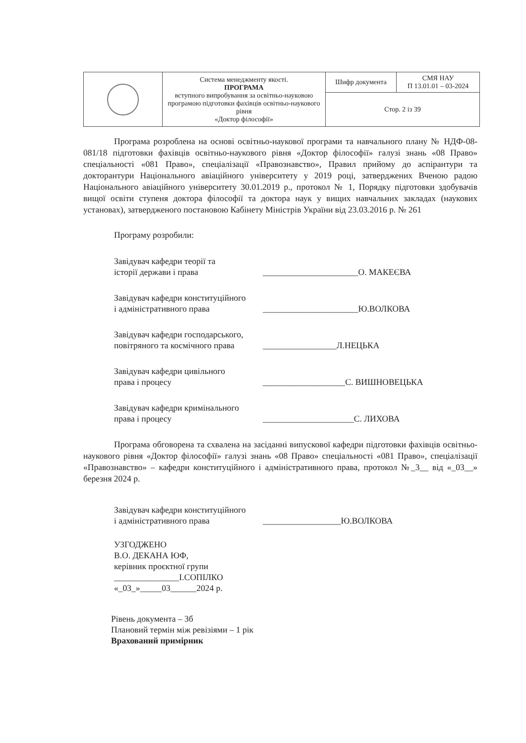| | Система менеджменту якості. ПРОГРАМА вступного випробування за освітньо-науковою програмою підготовки фахівців освітньо-наукового рівня «Доктор філософії» | Шифр документа | СМЯ НАУ П 13.01.01 – 03-2024 |
| | | Стор. 2 із 39 | |
Програма розроблена на основі освітньо-наукової програми та навчального плану № НДФ-08-081/18 підготовки фахівців освітньо-наукового рівня «Доктор філософії» галузі знань «08 Право» спеціальності «081 Право», спеціалізації «Правознавство», Правил прийому до аспірантури та докторантури Національного авіаційного університету у 2019 році, затверджених Вченою радою Національного авіаційного університету 30.01.2019 р., протокол № 1, Порядку підготовки здобувачів вищої освіти ступеня доктора філософії та доктора наук у вищих навчальних закладах (наукових установах), затвердженого постановою Кабінету Міністрів України від 23.03.2016 р. № 261
Програму розробили:
Завідувач кафедри теорії та
історії держави і права
______________________О. МАКЕЄВА
Завідувач кафедри конституційного
і адміністративного права
______________________Ю.ВОЛКОВА
Завідувач кафедри господарського,
повітряного та космічного права
_________________Л.НЕЦЬКА
Завідувач кафедри цивільного
права і процесу
___________________С. ВИШНОВЕЦЬКА
Завідувач кафедри кримінального
права і процесу
_____________________С. ЛИХОВА
Програма обговорена та схвалена на засіданні випускової кафедри підготовки фахівців освітньо-наукового рівня «Доктор філософії» галузі знань «08 Право» спеціальності «081 Право», спеціалізації «Правознавство» – кафедри конституційного і адміністративного права, протокол №_3__ від «_03__» березня 2024 р.
Завідувач кафедри конституційного
і адміністративного права
__________________Ю.ВОЛКОВА
УЗГОДЖЕНО
В.О. ДЕКАНА ЮФ,
керівник проєктної групи
_______________І.СОПІЛКО
«_03_»_____03______2024 р.
Рівень документа – 3б
Плановий термін між ревізіями – 1 рік
Врахований примірник